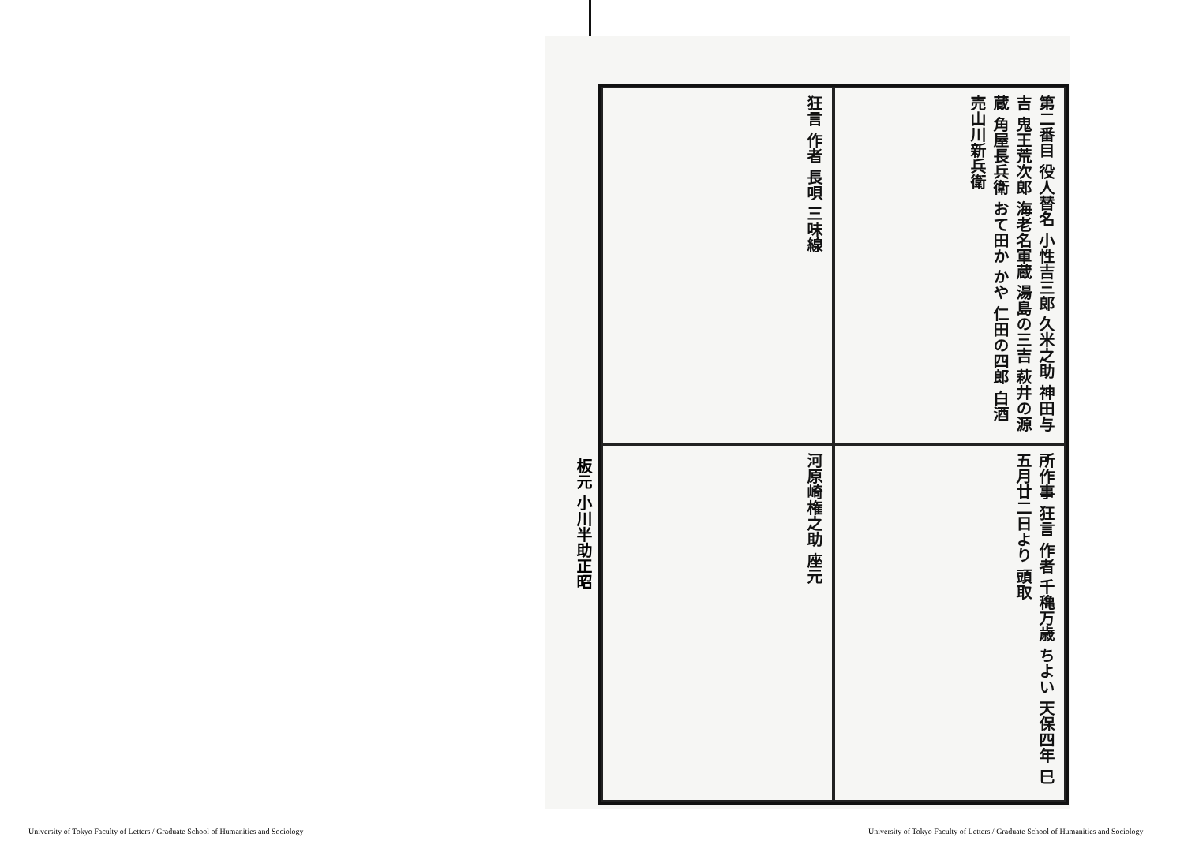第二番目 役人替名 小性吉三郎 久米之助 神田与吉 鬼王荒次郎 海老名軍蔵 湯島の三吉 萩井の源蔵 角屋長兵衛 おて田か かや 仁田の四郎 白酒売山川新兵衛
狂言 作者 長唄 三味線
所作事 狂言 作者 千穐万歳 ちよい 天保四年 巳五月廿二日より 頭取
河原崎権之助 座元
板元 小川半助正昭
University of Tokyo Faculty of Letters / Graduate School of Humanities and Sociology
University of Tokyo Faculty of Letters / Graduate School of Humanities and Sociology